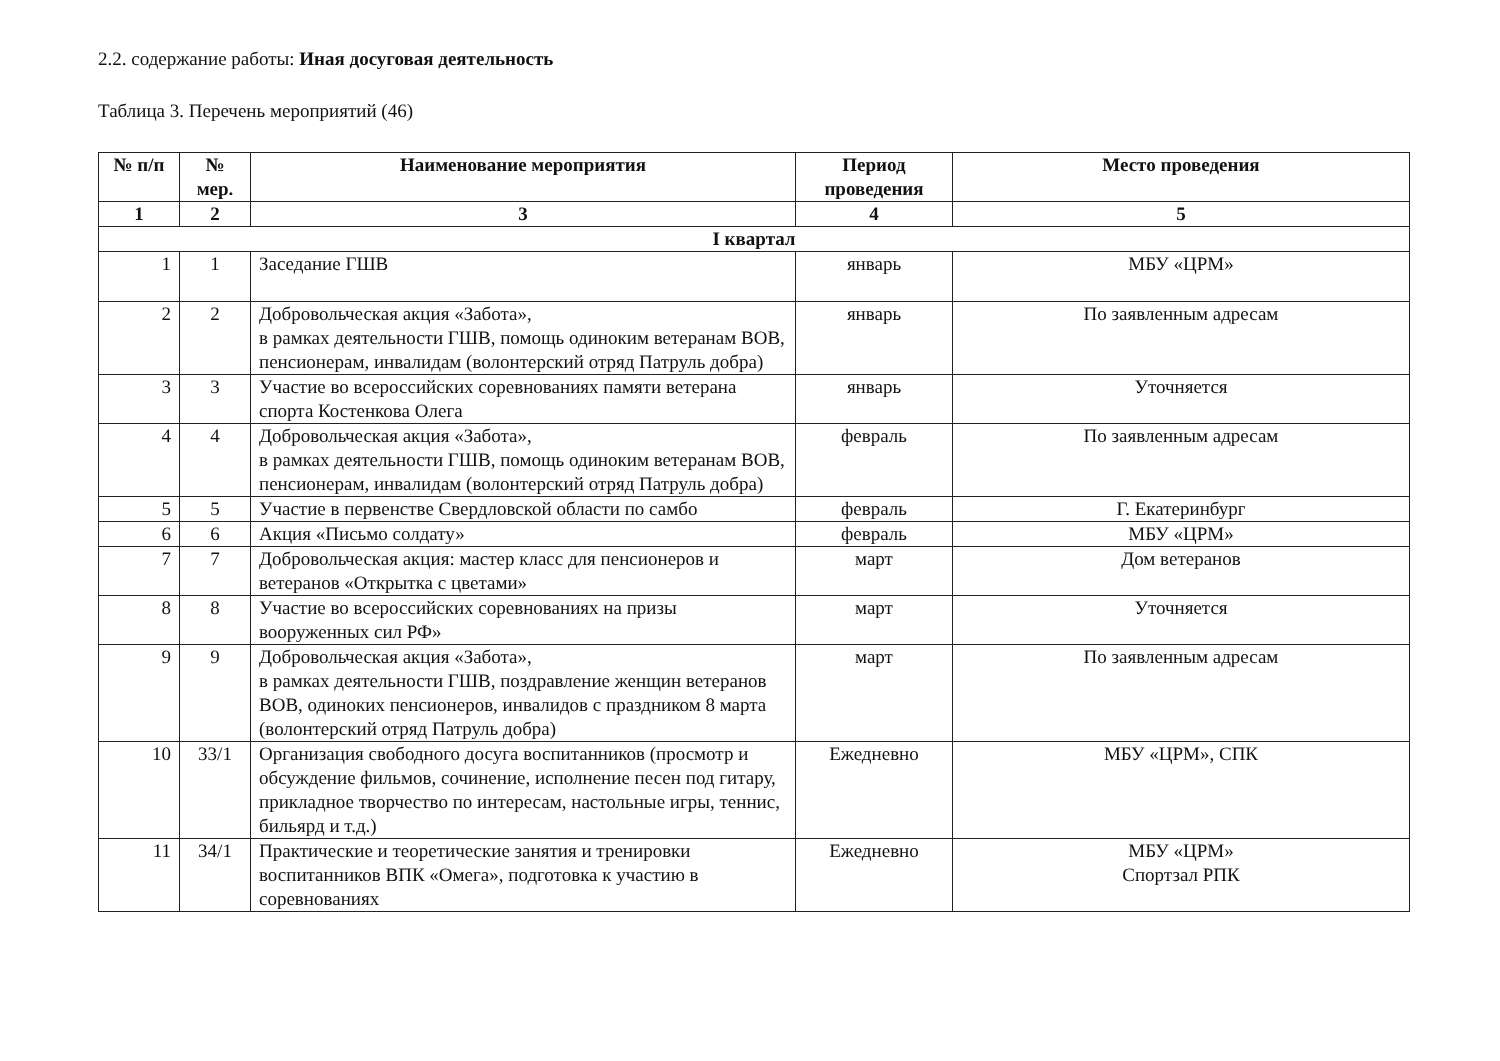2.2. содержание работы: Иная досуговая деятельность
Таблица 3. Перечень мероприятий (46)
| № п/п | № мер. | Наименование мероприятия | Период проведения | Место проведения |
| --- | --- | --- | --- | --- |
| 1 | 2 | 3 | 4 | 5 |
| I квартал | | | | |
| 1 | 1 | Заседание ГШВ | январь | МБУ «ЦРМ» |
| 2 | 2 | Добровольческая акция «Забота», в рамках деятельности ГШВ, помощь одиноким ветеранам ВОВ, пенсионерам, инвалидам (волонтерский отряд Патруль добра) | январь | По заявленным адресам |
| 3 | 3 | Участие во всероссийских соревнованиях памяти ветерана спорта Костенкова Олега | январь | Уточняется |
| 4 | 4 | Добровольческая акция «Забота», в рамках деятельности ГШВ, помощь одиноким ветеранам ВОВ, пенсионерам, инвалидам (волонтерский отряд Патруль добра) | февраль | По заявленным адресам |
| 5 | 5 | Участие в первенстве Свердловской области по самбо | февраль | Г. Екатеринбург |
| 6 | 6 | Акция «Письмо солдату» | февраль | МБУ «ЦРМ» |
| 7 | 7 | Добровольческая акция: мастер класс для пенсионеров и ветеранов «Открытка с цветами» | март | Дом ветеранов |
| 8 | 8 | Участие во всероссийских соревнованиях на призы вооруженных сил РФ» | март | Уточняется |
| 9 | 9 | Добровольческая акция «Забота», в рамках деятельности ГШВ, поздравление женщин ветеранов ВОВ, одиноких пенсионеров, инвалидов с праздником 8 марта (волонтерский отряд Патруль добра) | март | По заявленным адресам |
| 10 | 33/1 | Организация свободного досуга воспитанников (просмотр и обсуждение фильмов, сочинение, исполнение песен под гитару, прикладное творчество по интересам, настольные игры, теннис, бильярд и т.д.) | Ежедневно | МБУ «ЦРМ», СПК |
| 11 | 34/1 | Практические и теоретические занятия и тренировки воспитанников ВПК «Омега», подготовка к участию в соревнованиях | Ежедневно | МБУ «ЦРМ» Спортзал РПК |